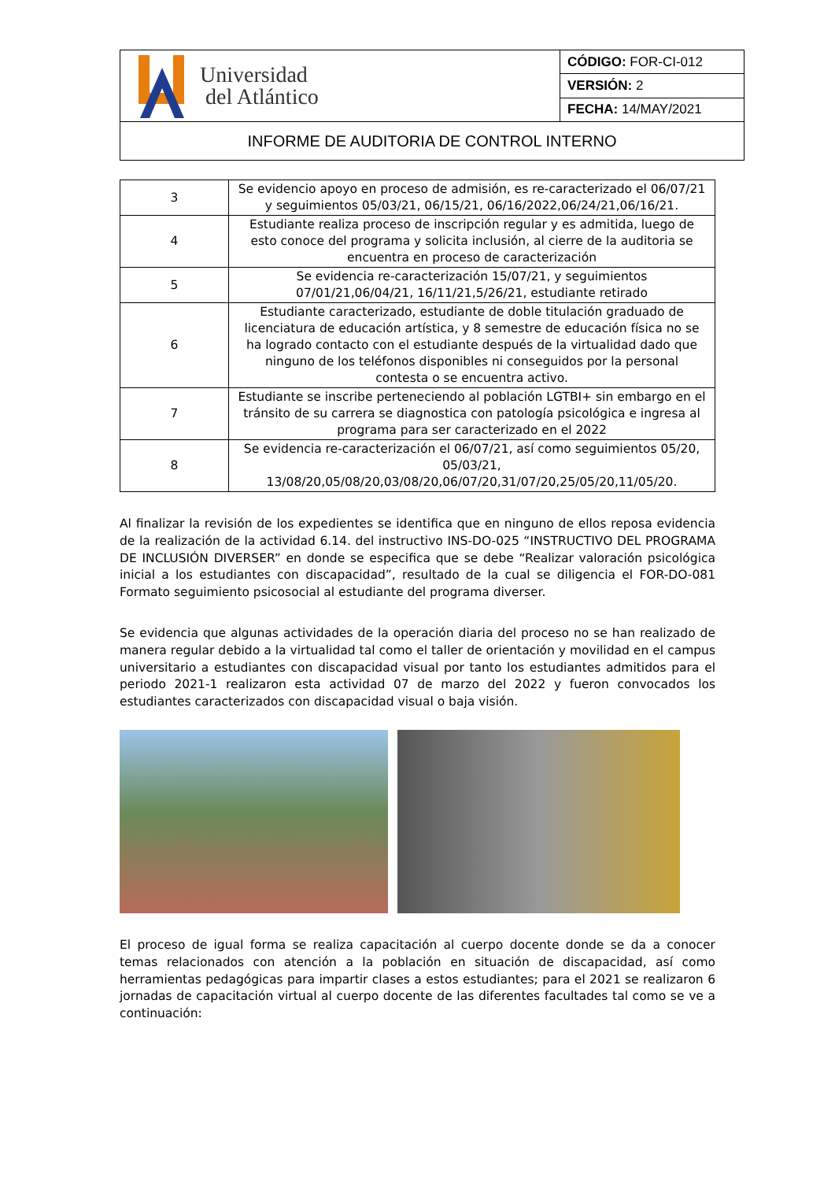| Universidad del Atlántico | CÓDIGO: FOR-CI-012 |
| | VERSIÓN: 2 |
| | FECHA: 14/MAY/2021 |
| INFORME DE AUDITORIA DE CONTROL INTERNO | |
| 3 | Se evidencio apoyo en proceso de admisión, es re-caracterizado el 06/07/21 y seguimientos 05/03/21, 06/15/21, 06/16/2022,06/24/21,06/16/21. |
| 4 | Estudiante realiza proceso de inscripción regular y es admitida, luego de esto conoce del programa y solicita inclusión, al cierre de la auditoria se encuentra en proceso de caracterización |
| 5 | Se evidencia re-caracterización 15/07/21, y seguimientos 07/01/21,06/04/21, 16/11/21,5/26/21, estudiante retirado |
| 6 | Estudiante caracterizado, estudiante de doble titulación graduado de licenciatura de educación artística, y 8 semestre de educación física no se ha logrado contacto con el estudiante después de la virtualidad dado que ninguno de los teléfonos disponibles ni conseguidos por la personal contesta o se encuentra activo. |
| 7 | Estudiante se inscribe perteneciendo al población LGTBI+ sin embargo en el tránsito de su carrera se diagnostica con patología psicológica e ingresa al programa para ser caracterizado en el 2022 |
| 8 | Se evidencia re-caracterización el 06/07/21, así como seguimientos 05/20, 05/03/21, 13/08/20,05/08/20,03/08/20,06/07/20,31/07/20,25/05/20,11/05/20. |
Al finalizar la revisión de los expedientes se identifica que en ninguno de ellos reposa evidencia de la realización de la actividad 6.14. del instructivo INS-DO-025 “INSTRUCTIVO DEL PROGRAMA DE INCLUSIÓN DIVERSER” en donde se especifica que se debe “Realizar valoración psicológica inicial a los estudiantes con discapacidad”, resultado de la cual se diligencia el FOR-DO-081 Formato seguimiento psicosocial al estudiante del programa diverser.
Se evidencia que algunas actividades de la operación diaria del proceso no se han realizado de manera regular debido a la virtualidad tal como el taller de orientación y movilidad en el campus universitario a estudiantes con discapacidad visual por tanto los estudiantes admitidos para el periodo 2021-1 realizaron esta actividad 07 de marzo del 2022 y fueron convocados los estudiantes caracterizados con discapacidad visual o baja visión.
El proceso de igual forma se realiza capacitación al cuerpo docente donde se da a conocer temas relacionados con atención a la población en situación de discapacidad, así como herramientas pedagógicas para impartir clases a estos estudiantes; para el 2021 se realizaron 6 jornadas de capacitación virtual al cuerpo docente de las diferentes facultades tal como se ve a continuación: